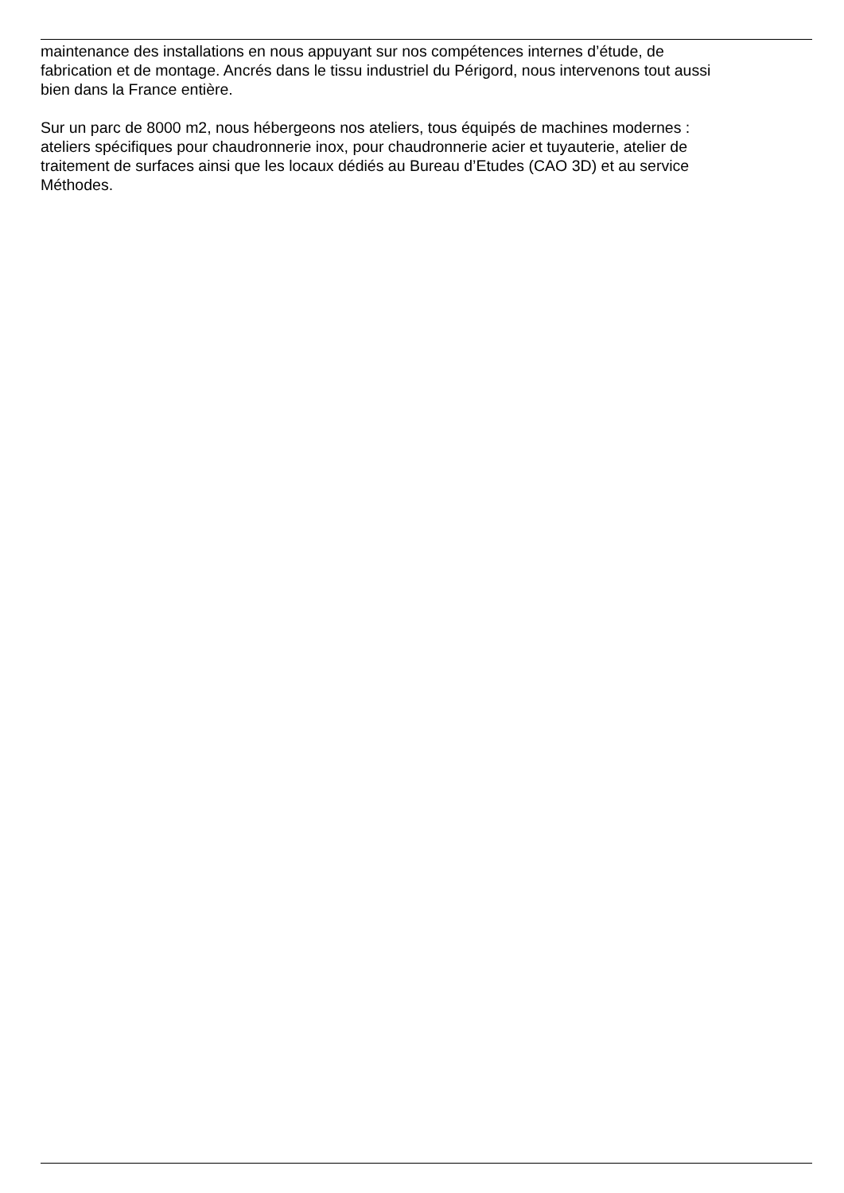maintenance des installations en nous appuyant sur nos compétences internes d’étude, de
fabrication et de montage. Ancrés dans le tissu industriel du Périgord, nous intervenons tout aussi
bien dans la France entière.
Sur un parc de 8000 m2, nous hébergeons nos ateliers, tous équipés de machines modernes :
ateliers spécifiques pour chaudronnerie inox, pour chaudronnerie acier et tuyauterie, atelier de
traitement de surfaces ainsi que les locaux dédiés au Bureau d’Etudes (CAO 3D) et au service
Méthodes.